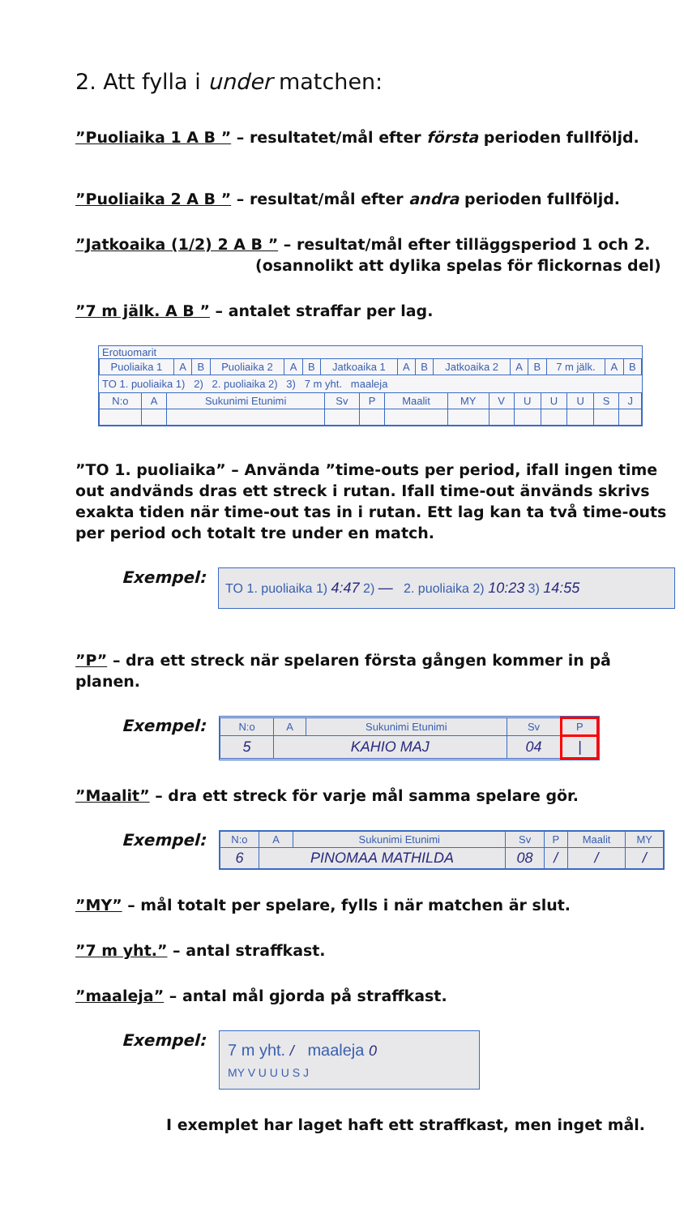2. Att fylla i under matchen:
”Puoliaika 1 A B ” – resultatet/mål efter första perioden fullföljd.
”Puoliaika 2 A B ” – resultat/mål efter andra perioden fullföljd.
”Jatkoaika (1/2) 2 A B ” – resultat/mål efter tilläggsperiod 1 och 2.
(osannolikt att dylika spelas för flickornas del)
”7 m jälk. A B ” – antalet straffar per lag.
Erotuomarit
| Puoliaika 1 | A | B | Puoliaika 2 | A | B | Jatkoaika 1 | A | B | Jatkoaika 2 | A | B | 7 m jälk. | A | B |
TO 1. puoliaika 1) 2) 2. puoliaika 2) 3) 7 m yht. maaleja
| N:o | A | Sukunimi Etunimi | Sv | P | Maalit | MY | V | U | U | U | S | J |
”TO 1. puoliaika” – Använda ”time-outs per period, ifall ingen time out andvänds dras ett streck i rutan. Ifall time-out änvänds skrivs exakta tiden när time-out tas in i rutan. Ett lag kan ta två time-outs per period och totalt tre under en match.
Exempel:
TO 1. puoliaika 1) 4:47 2) — 2. puoliaika 2) 10:23 3) 14:55
”P” – dra ett streck när spelaren första gången kommer in på planen.
Exempel:
| N:o | A | Sukunimi Etunimi | Sv | P |
| 5 | KAHIO MAJ | | 04 | / |
”Maalit” – dra ett streck för varje mål samma spelare gör.
Exempel:
| N:o | A | Sukunimi Etunimi | Sv | P | Maalit | MY |
| 6 | PINOMAA MATHILDA | | 08 | / | / | / |
”MY” – mål totalt per spelare, fylls i när matchen är slut.
”7 m yht.” – antal straffkast.
”maaleja” – antal mål gjorda på straffkast.
Exempel:
7 m yht. / maaleja 0
MY V U U U S J
I exemplet har laget haft ett straffkast, men inget mål.